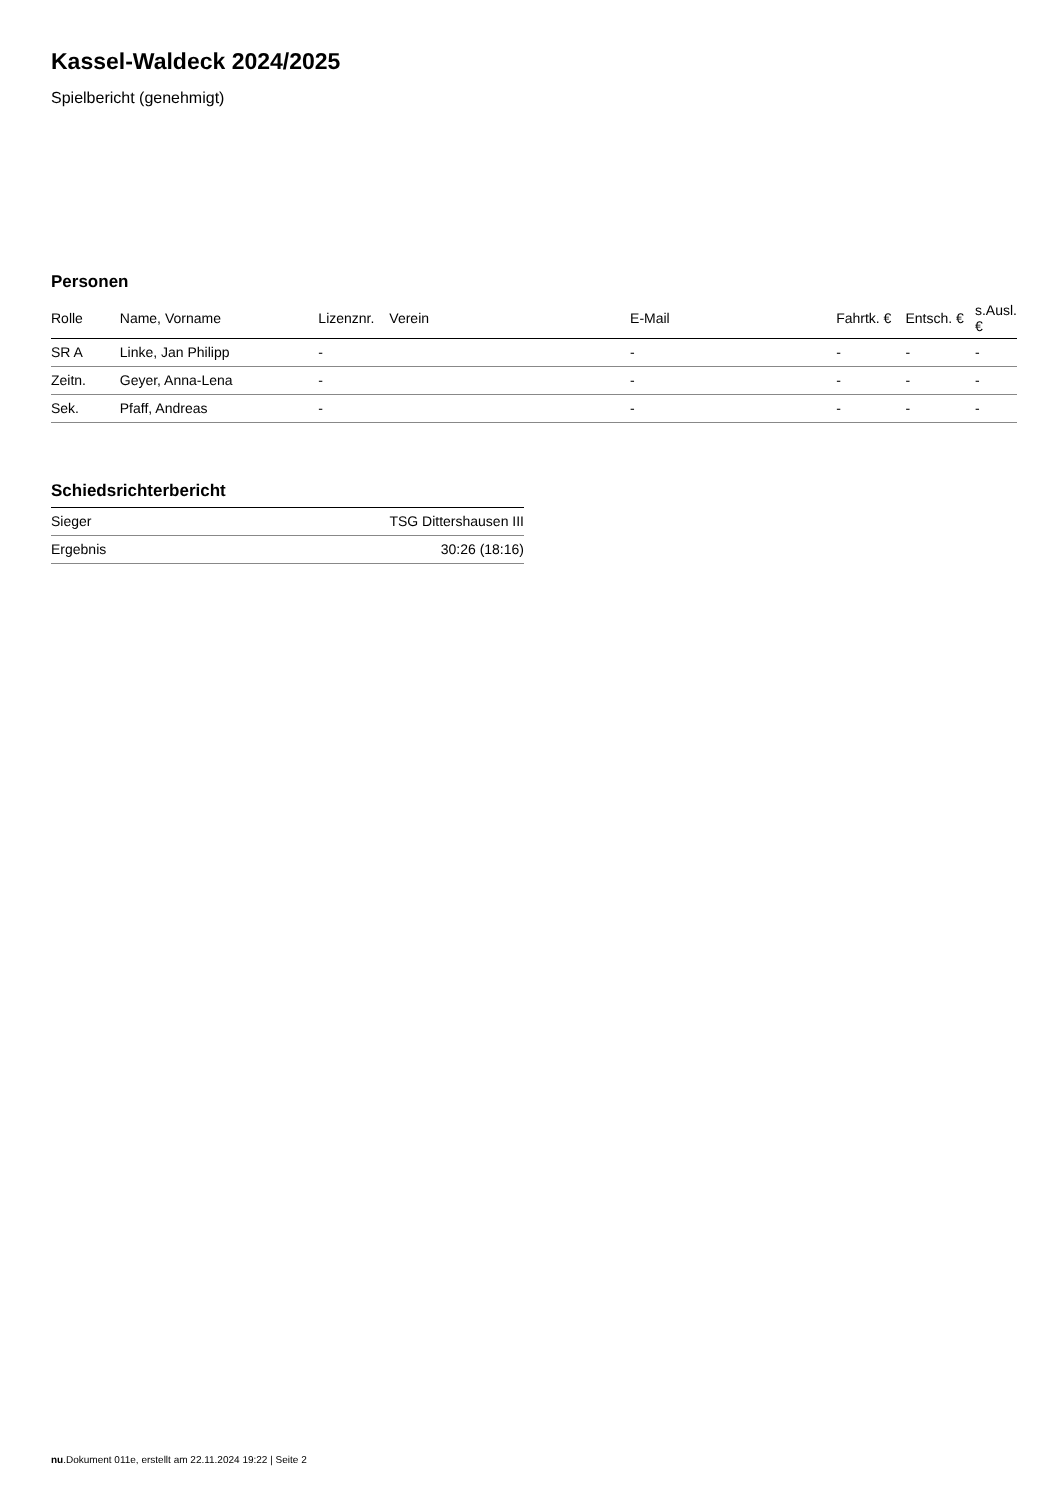Kassel-Waldeck 2024/2025
Spielbericht (genehmigt)
Personen
| Rolle | Name, Vorname | Lizenznr. | Verein | E-Mail | Fahrtk. € | Entsch. € | s.Ausl. € |
| --- | --- | --- | --- | --- | --- | --- | --- |
| SR A | Linke, Jan Philipp | - | | - | - | - | - |
| Zeitn. | Geyer, Anna-Lena | - | | - | - | - | - |
| Sek. | Pfaff, Andreas | - | | - | - | - | - |
Schiedsrichterbericht
| Sieger | TSG Dittershausen III |
| Ergebnis | 30:26 (18:16) |
nu.Dokument 011e, erstellt am 22.11.2024 19:22 | Seite 2